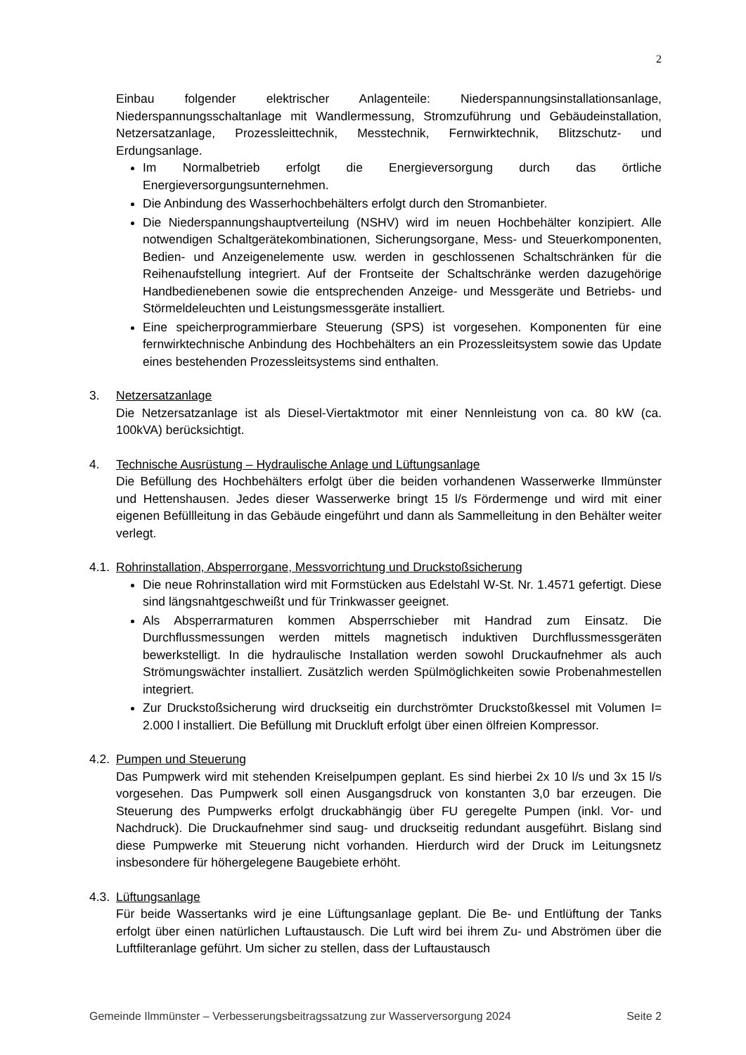2
Einbau folgender elektrischer Anlagenteile: Niederspannungsinstallationsanlage, Niederspannungsschaltanlage mit Wandlermessung, Stromzuführung und Gebäudeinstallation, Netzersatzanlage, Prozessleittechnik, Messtechnik, Fernwirktechnik, Blitzschutz- und Erdungsanlage.
Im Normalbetrieb erfolgt die Energieversorgung durch das örtliche Energieversorgungsunternehmen.
Die Anbindung des Wasserhochbehälters erfolgt durch den Stromanbieter.
Die Niederspannungshauptverteilung (NSHV) wird im neuen Hochbehälter konzipiert. Alle notwendigen Schaltgerätekombinationen, Sicherungsorgane, Mess- und Steuerkomponenten, Bedien- und Anzeigenelemente usw. werden in geschlossenen Schaltschränken für die Reihenaufstellung integriert. Auf der Frontseite der Schaltschränke werden dazugehörige Handbedienebenen sowie die entsprechenden Anzeige- und Messgeräte und Betriebs- und Störmeldeleuchten und Leistungsmessgeräte installiert.
Eine speicherprogrammierbare Steuerung (SPS) ist vorgesehen. Komponenten für eine fernwirktechnische Anbindung des Hochbehälters an ein Prozessleitsystem sowie das Update eines bestehenden Prozessleitsystems sind enthalten.
3. Netzersatzanlage
Die Netzersatzanlage ist als Diesel-Viertaktmotor mit einer Nennleistung von ca. 80 kW (ca. 100kVA) berücksichtigt.
4. Technische Ausrüstung – Hydraulische Anlage und Lüftungsanlage
Die Befüllung des Hochbehälters erfolgt über die beiden vorhandenen Wasserwerke Ilmmünster und Hettenshausen. Jedes dieser Wasserwerke bringt 15 l/s Fördermenge und wird mit einer eigenen Befüllleitung in das Gebäude eingeführt und dann als Sammelleitung in den Behälter weiter verlegt.
4.1.
Rohrinstallation, Absperrorgane, Messvorrichtung und Druckstoßsicherung
Die neue Rohrinstallation wird mit Formstücken aus Edelstahl W-St. Nr. 1.4571 gefertigt. Diese sind längsnahtgeschweißt und für Trinkwasser geeignet.
Als Absperrarmaturen kommen Absperrschieber mit Handrad zum Einsatz. Die Durchflussmessungen werden mittels magnetisch induktiven Durchflussmessgeräten bewerkstelligt. In die hydraulische Installation werden sowohl Druckaufnehmer als auch Strömungswächter installiert. Zusätzlich werden Spülmöglichkeiten sowie Probenahmestellen integriert.
Zur Druckstoßsicherung wird druckseitig ein durchströmter Druckstoßkessel mit Volumen I= 2.000 l installiert. Die Befüllung mit Druckluft erfolgt über einen ölfreien Kompressor.
4.2.
Pumpen und Steuerung
Das Pumpwerk wird mit stehenden Kreiselpumpen geplant. Es sind hierbei 2x 10 l/s und 3x 15 l/s vorgesehen. Das Pumpwerk soll einen Ausgangsdruck von konstanten 3,0 bar erzeugen. Die Steuerung des Pumpwerks erfolgt druckabhängig über FU geregelte Pumpen (inkl. Vor- und Nachdruck). Die Druckaufnehmer sind saug- und druckseitig redundant ausgeführt. Bislang sind diese Pumpwerke mit Steuerung nicht vorhanden. Hierdurch wird der Druck im Leitungsnetz insbesondere für höhergelegene Baugebiete erhöht.
4.3.
Lüftungsanlage
Für beide Wassertanks wird je eine Lüftungsanlage geplant. Die Be- und Entlüftung der Tanks erfolgt über einen natürlichen Luftaustausch. Die Luft wird bei ihrem Zu- und Abströmen über die Luftfilteranlage geführt. Um sicher zu stellen, dass der Luftaustausch
Gemeinde Ilmmünster – Verbesserungsbeitragssatzung zur Wasserversorgung 2024 Seite 2